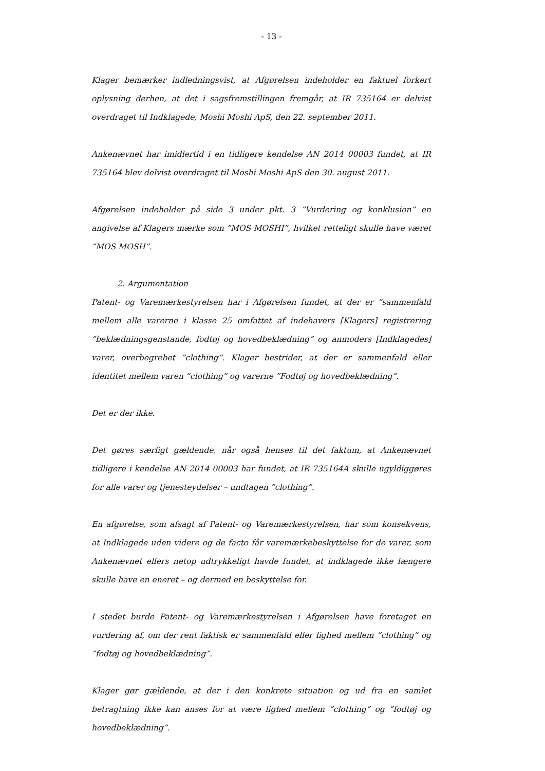- 13 -
Klager bemærker indledningsvist, at Afgørelsen indeholder en faktuel forkert oplysning derhen, at det i sagsfremstillingen fremgår, at IR 735164 er delvist overdraget til Indklagede, Moshi Moshi ApS, den 22. september 2011.
Ankenævnet har imidlertid i en tidligere kendelse AN 2014 00003 fundet, at IR 735164 blev delvist overdraget til Moshi Moshi ApS den 30. august 2011.
Afgørelsen indeholder på side 3 under pkt. 3 ”Vurdering og konklusion” en angivelse af Klagers mærke som ”MOS MOSHI”, hvilket retteligt skulle have været ”MOS MOSH”.
2. Argumentation
Patent- og Varemærkestyrelsen har i Afgørelsen fundet, at der er ”sammenfald mellem alle varerne i klasse 25 omfattet af indehavers [Klagers] registrering ”beklædningsgenstande, fodtøj og hovedbeklædning” og anmoders [Indklagedes] varer, overbegrebet ”clothing”. Klager bestrider, at der er sammenfald eller identitet mellem varen ”clothing” og varerne ”Fodtøj og hovedbeklædning”.
Det er der ikke.
Det gøres særligt gældende, når også henses til det faktum, at Ankenævnet tidligere i kendelse AN 2014 00003 har fundet, at IR 735164A skulle ugyldiggøres for alle varer og tjenesteydelser – undtagen ”clothing”.
En afgørelse, som afsagt af Patent- og Varemærkestyrelsen, har som konsekvens, at Indklagede uden videre og de facto får varemærkebeskyttelse for de varer, som Ankenævnet ellers netop udtrykkeligt havde fundet, at indklagede ikke længere skulle have en eneret – og dermed en beskyttelse for.
I stedet burde Patent- og Varemærkestyrelsen i Afgørelsen have foretaget en vurdering af, om der rent faktisk er sammenfald eller lighed mellem ”clothing” og ”fodtøj og hovedbeklædning”.
Klager gør gældende, at der i den konkrete situation og ud fra en samlet betragtning ikke kan anses for at være lighed mellem ”clothing” og ”fodtøj og hovedbeklædning”.